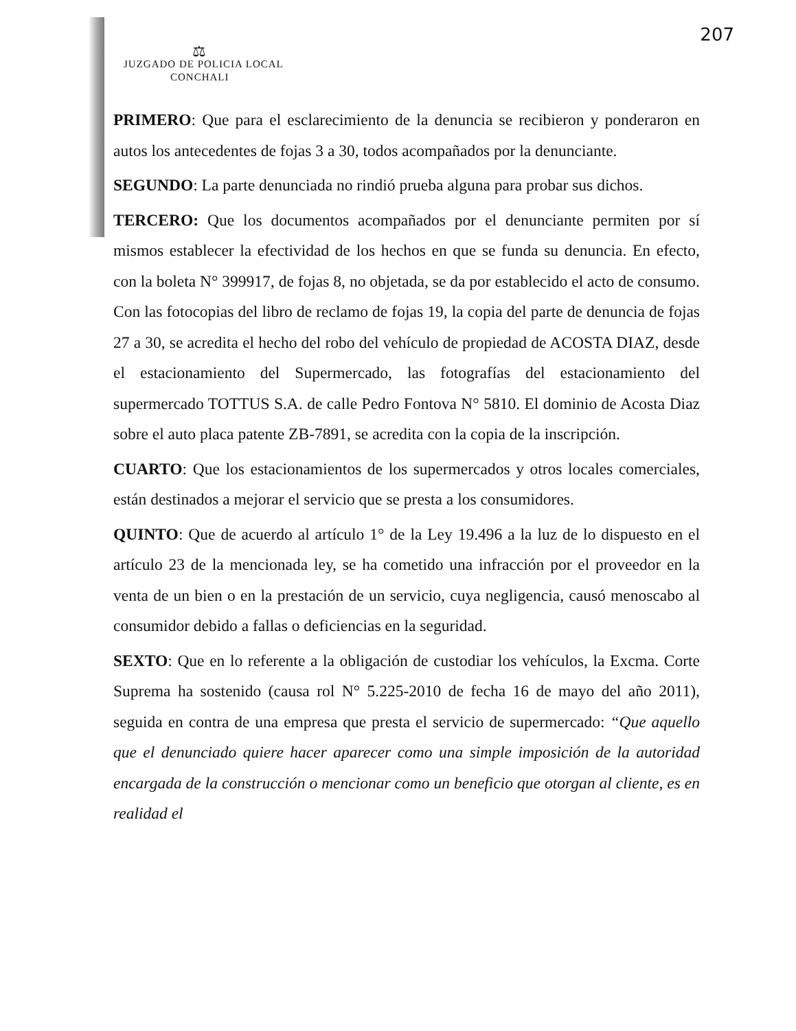207
⚖
JUZGADO DE POLICIA LOCAL
CONCHALI
PRIMERO: Que para el esclarecimiento de la denuncia se recibieron y ponderaron en autos los antecedentes de fojas 3 a 30, todos acompañados por la denunciante.
SEGUNDO: La parte denunciada no rindió prueba alguna para probar sus dichos.
TERCERO: Que los documentos acompañados por el denunciante permiten por sí mismos establecer la efectividad de los hechos en que se funda su denuncia. En efecto, con la boleta N° 399917, de fojas 8, no objetada, se da por establecido el acto de consumo. Con las fotocopias del libro de reclamo de fojas 19, la copia del parte de denuncia de fojas 27 a 30, se acredita el hecho del robo del vehículo de propiedad de ACOSTA DIAZ, desde el estacionamiento del Supermercado, las fotografías del estacionamiento del supermercado TOTTUS S.A. de calle Pedro Fontova N° 5810. El dominio de Acosta Diaz sobre el auto placa patente ZB-7891, se acredita con la copia de la inscripción.
CUARTO: Que los estacionamientos de los supermercados y otros locales comerciales, están destinados a mejorar el servicio que se presta a los consumidores.
QUINTO: Que de acuerdo al artículo 1° de la Ley 19.496 a la luz de lo dispuesto en el artículo 23 de la mencionada ley, se ha cometido una infracción por el proveedor en la venta de un bien o en la prestación de un servicio, cuya negligencia, causó menoscabo al consumidor debido a fallas o deficiencias en la seguridad.
SEXTO: Que en lo referente a la obligación de custodiar los vehículos, la Excma. Corte Suprema ha sostenido (causa rol N° 5.225-2010 de fecha 16 de mayo del año 2011), seguida en contra de una empresa que presta el servicio de supermercado: “Que aquello que el denunciado quiere hacer aparecer como una simple imposición de la autoridad encargada de la construcción o mencionar como un beneficio que otorgan al cliente, es en realidad el